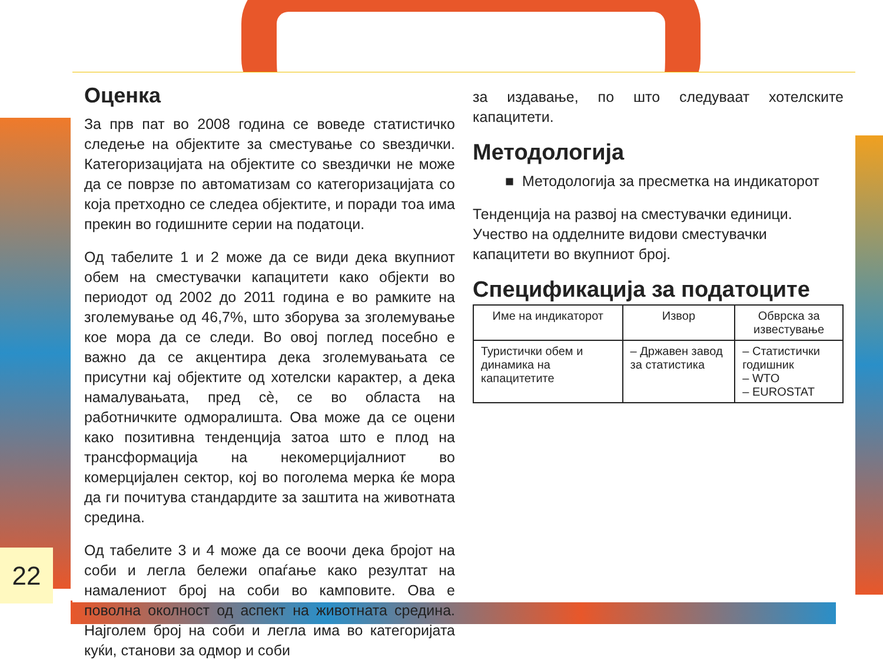Оценка
За прв пат во 2008 година се воведе статистичко следење на објектите за сместување со ѕвездички. Категоризацијата на објектите со ѕвездички не може да се поврзе по автоматизам со категоризацијата со која претходно се следеа објектите, и поради тоа има прекин во годишните серии на податоци.
Од табелите 1 и 2 може да се види дека вкупниот обем на сместувачки капацитети како објекти во периодот од 2002 до 2011 година е во рамките на зголемување од 46,7%, што зборува за зголемување кое мора да се следи. Во овој поглед посебно е важно да се акцентира дека зголемувањата се присутни кај објектите од хотелски карактер, а дека намалувањата, пред сè, се во областа на работничките одморалишта. Ова може да се оцени како позитивна тенденција затоа што е плод на трансформација на некомерцијалниот во комерцијален сектор, кој во поголема мерка ќе мора да ги почитува стандардите за заштита на животната средина.
Од табелите 3 и 4 може да се воочи дека бројот на соби и легла бележи опаѓање како резултат на намалениот број на соби во камповите. Ова е поволна околност од аспект на животната средина. Најголем број на соби и легла има во категоријата куќи, станови за одмор и соби
за издавање, по што следуваат хотелските капацитети.
Методологија
■ Методологија за пресметка на индикаторот
Тенденција на развој на сместувачки единици.
Учество на одделните видови сместувачки капацитети во вкупниот број.
Спецификација за податоците
| Име на индикаторот | Извор | Обврска за известување |
| --- | --- | --- |
| Туристички обем и динамика на капацитетите | – Државен завод за статистика | – Статистички годишник – WTO – EUROSTAT |
22